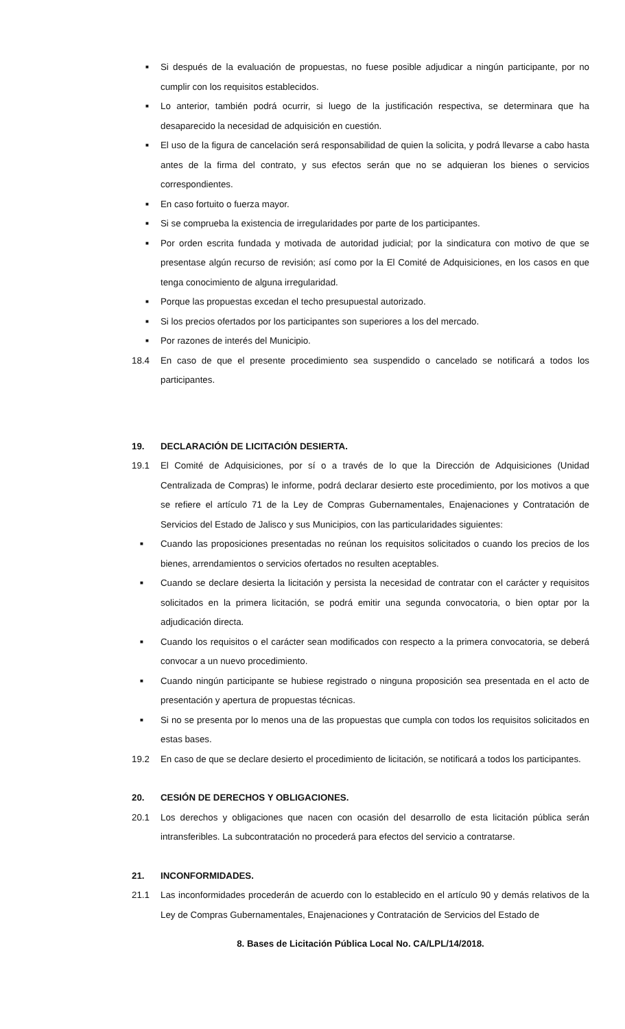■
Si después de la evaluación de propuestas, no fuese posible adjudicar a ningún participante, por no cumplir con los requisitos establecidos.
■
Lo anterior, también podrá ocurrir, si luego de la justificación respectiva, se determinara que ha desaparecido la necesidad de adquisición en cuestión.
■
El uso de la figura de cancelación será responsabilidad de quien la solicita, y podrá llevarse a cabo hasta antes de la firma del contrato, y sus efectos serán que no se adquieran los bienes o servicios correspondientes.
■
En caso fortuito o fuerza mayor.
■
Si se comprueba la existencia de irregularidades por parte de los participantes.
■
Por orden escrita fundada y motivada de autoridad judicial; por la sindicatura con motivo de que se presentase algún recurso de revisión; así como por la El Comité de Adquisiciones, en los casos en que tenga conocimiento de alguna irregularidad.
■
Porque las propuestas excedan el techo presupuestal autorizado.
■
Si los precios ofertados por los participantes son superiores a los del mercado.
■
Por razones de interés del Municipio.
18.4 En caso de que el presente procedimiento sea suspendido o cancelado se notificará a todos los participantes.
19. DECLARACIÓN DE LICITACIÓN DESIERTA.
19.1 El Comité de Adquisiciones, por sí o a través de lo que la Dirección de Adquisiciones (Unidad Centralizada de Compras) le informe, podrá declarar desierto este procedimiento, por los motivos a que se refiere el artículo 71 de la Ley de Compras Gubernamentales, Enajenaciones y Contratación de Servicios del Estado de Jalisco y sus Municipios, con las particularidades siguientes:
■
Cuando las proposiciones presentadas no reúnan los requisitos solicitados o cuando los precios de los bienes, arrendamientos o servicios ofertados no resulten aceptables.
■
Cuando se declare desierta la licitación y persista la necesidad de contratar con el carácter y requisitos solicitados en la primera licitación, se podrá emitir una segunda convocatoria, o bien optar por la adjudicación directa.
■
Cuando los requisitos o el carácter sean modificados con respecto a la primera convocatoria, se deberá convocar a un nuevo procedimiento.
■
Cuando ningún participante se hubiese registrado o ninguna proposición sea presentada en el acto de presentación y apertura de propuestas técnicas.
■
Si no se presenta por lo menos una de las propuestas que cumpla con todos los requisitos solicitados en estas bases.
19.2 En caso de que se declare desierto el procedimiento de licitación, se notificará a todos los participantes.
20. CESIÓN DE DERECHOS Y OBLIGACIONES.
20.1 Los derechos y obligaciones que nacen con ocasión del desarrollo de esta licitación pública serán intransferibles. La subcontratación no procederá para efectos del servicio a contratarse.
21. INCONFORMIDADES.
21.1 Las inconformidades procederán de acuerdo con lo establecido en el artículo 90 y demás relativos de la Ley de Compras Gubernamentales, Enajenaciones y Contratación de Servicios del Estado de
8. Bases de Licitación Pública Local No. CA/LPL/14/2018.